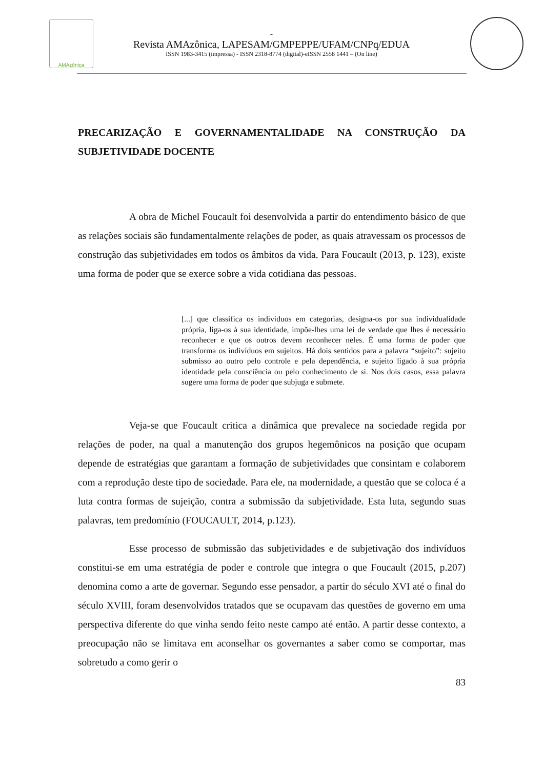AMAzônica
-
Revista AMAzônica, LAPESAM/GMPEPPE/UFAM/CNPq/EDUA
ISSN 1983-3415 (impressa) - ISSN 2318-8774 (digital)-eISSN 2558 1441 – (On line)
PRECARIZAÇÃO E GOVERNAMENTALIDADE NA CONSTRUÇÃO DA SUBJETIVIDADE DOCENTE
A obra de Michel Foucault foi desenvolvida a partir do entendimento básico de que as relações sociais são fundamentalmente relações de poder, as quais atravessam os processos de construção das subjetividades em todos os âmbitos da vida. Para Foucault (2013, p. 123), existe uma forma de poder que se exerce sobre a vida cotidiana das pessoas.
[...] que classifica os indivíduos em categorias, designa-os por sua individualidade própria, liga-os à sua identidade, impõe-lhes uma lei de verdade que lhes é necessário reconhecer e que os outros devem reconhecer neles. É uma forma de poder que transforma os indivíduos em sujeitos. Há dois sentidos para a palavra “sujeito”: sujeito submisso ao outro pelo controle e pela dependência, e sujeito ligado à sua própria identidade pela consciência ou pelo conhecimento de si. Nos dois casos, essa palavra sugere uma forma de poder que subjuga e submete.
Veja-se que Foucault critica a dinâmica que prevalece na sociedade regida por relações de poder, na qual a manutenção dos grupos hegemônicos na posição que ocupam depende de estratégias que garantam a formação de subjetividades que consintam e colaborem com a reprodução deste tipo de sociedade. Para ele, na modernidade, a questão que se coloca é a luta contra formas de sujeição, contra a submissão da subjetividade. Esta luta, segundo suas palavras, tem predomínio (FOUCAULT, 2014, p.123).
Esse processo de submissão das subjetividades e de subjetivação dos indivíduos constitui-se em uma estratégia de poder e controle que integra o que Foucault (2015, p.207) denomina como a arte de governar. Segundo esse pensador, a partir do século XVI até o final do século XVIII, foram desenvolvidos tratados que se ocupavam das questões de governo em uma perspectiva diferente do que vinha sendo feito neste campo até então. A partir desse contexto, a preocupação não se limitava em aconselhar os governantes a saber como se comportar, mas sobretudo a como gerir o
83